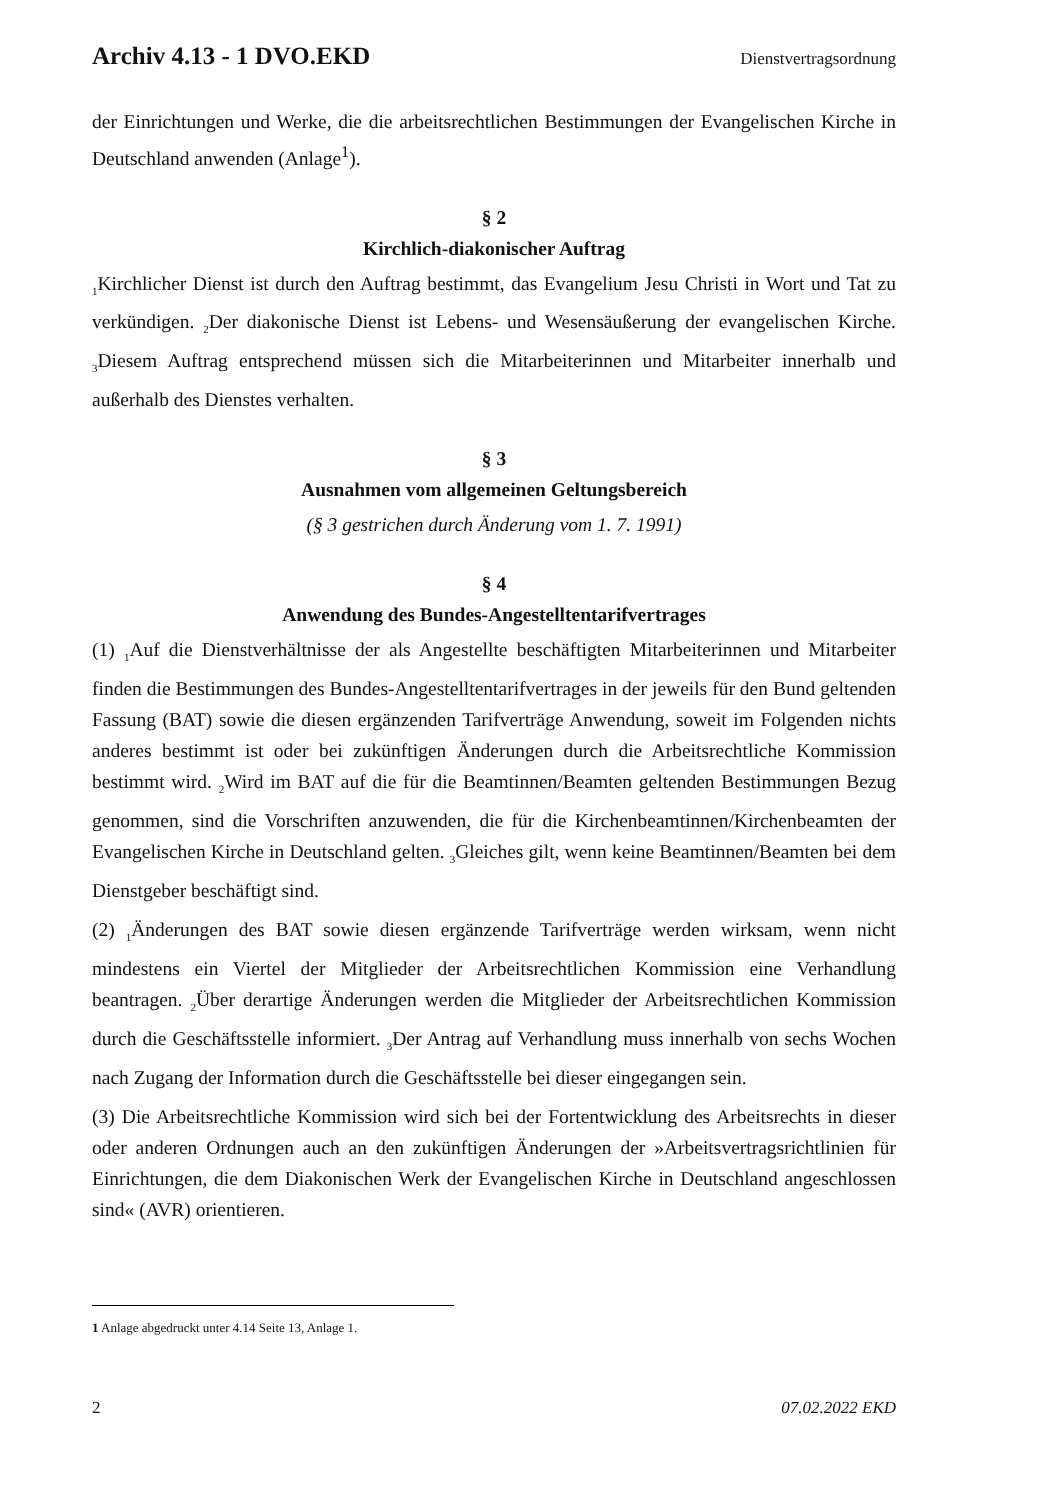Archiv 4.13 - 1 DVO.EKD Dienstvertragsordnung
der Einrichtungen und Werke, die die arbeitsrechtlichen Bestimmungen der Evangelischen Kirche in Deutschland anwenden (Anlage<sup>1</sup>).
§ 2
Kirchlich-diakonischer Auftrag
<sub>1</sub>Kirchlicher Dienst ist durch den Auftrag bestimmt, das Evangelium Jesu Christi in Wort und Tat zu verkündigen. <sub>2</sub>Der diakonische Dienst ist Lebens- und Wesensäußerung der evangelischen Kirche. <sub>3</sub>Diesem Auftrag entsprechend müssen sich die Mitarbeiterinnen und Mitarbeiter innerhalb und außerhalb des Dienstes verhalten.
§ 3
Ausnahmen vom allgemeinen Geltungsbereich
(§ 3 gestrichen durch Änderung vom 1. 7. 1991)
§ 4
Anwendung des Bundes-Angestelltentarifvertrages
(1) <sub>1</sub>Auf die Dienstverhältnisse der als Angestellte beschäftigten Mitarbeiterinnen und Mitarbeiter finden die Bestimmungen des Bundes-Angestelltentarifvertrages in der jeweils für den Bund geltenden Fassung (BAT) sowie die diesen ergänzenden Tarifverträge Anwendung, soweit im Folgenden nichts anderes bestimmt ist oder bei zukünftigen Änderungen durch die Arbeitsrechtliche Kommission bestimmt wird. <sub>2</sub>Wird im BAT auf die für die Beamtinnen/Beamten geltenden Bestimmungen Bezug genommen, sind die Vorschriften anzuwenden, die für die Kirchenbeamtinnen/Kirchenbeamten der Evangelischen Kirche in Deutschland gelten. <sub>3</sub>Gleiches gilt, wenn keine Beamtinnen/Beamten bei dem Dienstgeber beschäftigt sind.
(2) <sub>1</sub>Änderungen des BAT sowie diesen ergänzende Tarifverträge werden wirksam, wenn nicht mindestens ein Viertel der Mitglieder der Arbeitsrechtlichen Kommission eine Verhandlung beantragen. <sub>2</sub>Über derartige Änderungen werden die Mitglieder der Arbeitsrechtlichen Kommission durch die Geschäftsstelle informiert. <sub>3</sub>Der Antrag auf Verhandlung muss innerhalb von sechs Wochen nach Zugang der Information durch die Geschäftsstelle bei dieser eingegangen sein.
(3) Die Arbeitsrechtliche Kommission wird sich bei der Fortentwicklung des Arbeitsrechts in dieser oder anderen Ordnungen auch an den zukünftigen Änderungen der »Arbeitsvertragsrichtlinien für Einrichtungen, die dem Diakonischen Werk der Evangelischen Kirche in Deutschland angeschlossen sind« (AVR) orientieren.
1 Anlage abgedruckt unter 4.14 Seite 13, Anlage 1.
2 07.02.2022 EKD